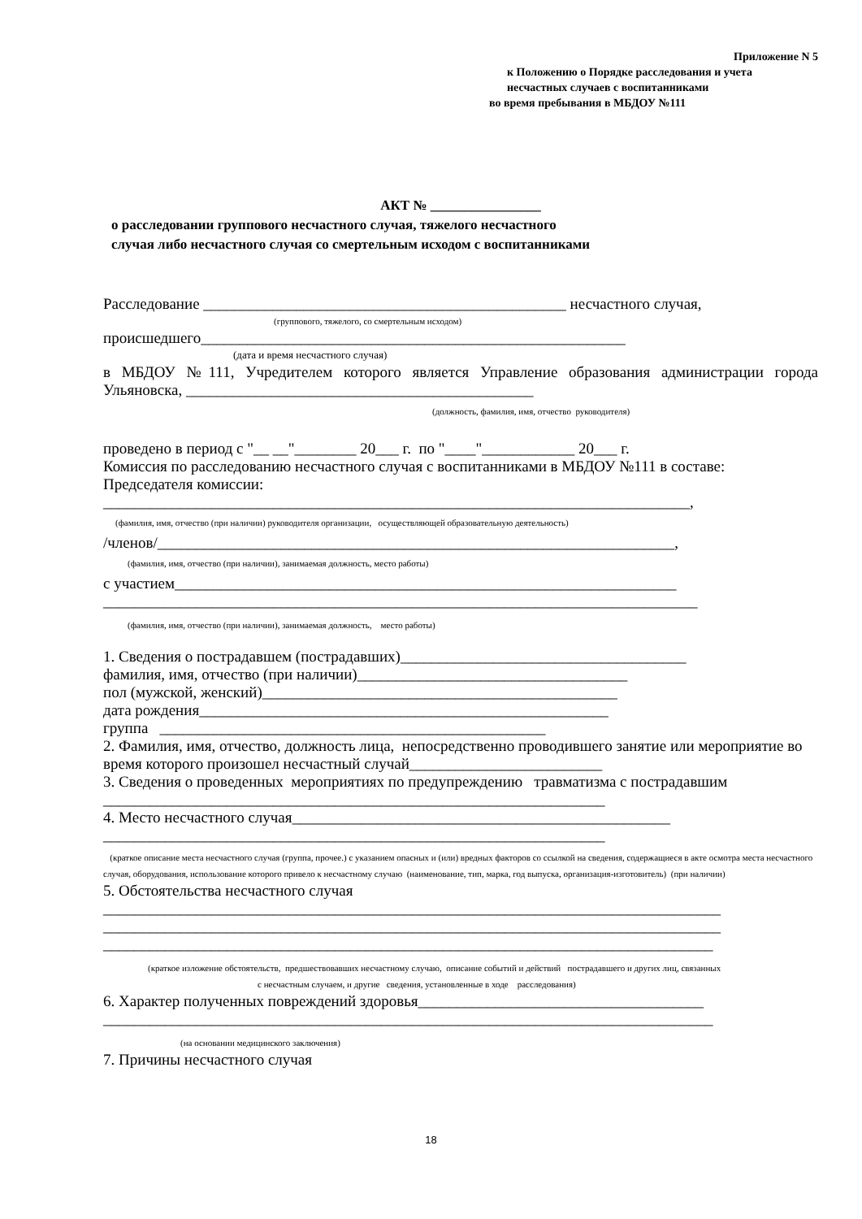Приложение N 5
к Положению о Порядке расследования и учета
несчастных случаев с воспитанниками
во время пребывания в МБДОУ №111
АКТ № ________________
о расследовании группового несчастного случая, тяжелого несчастного
случая либо несчастного случая со смертельным исходом с воспитанниками
Расследование _______________________________________________ несчастного случая,
(группового, тяжелого, со смертельным исходом)
происшедшего_______________________________________________________
(дата и время несчастного случая)
в МБДОУ №111, Учредителем которого является Управление образования администрации города Ульяновска, _____________________________________________
(должность, фамилия, имя, отчество руководителя)
проведено в период с "__ __"________ 20___ г. по "____"____________ 20___ г.
Комиссия по расследованию несчастного случая с воспитанниками в МБДОУ №111 в составе:
Председателя комиссии:
____________________________________________________________________________,
(фамилия, имя, отчество (при наличии) руководителя организации, осуществляющей образовательную деятельность)
/членов/___________________________________________________________________,
(фамилия, имя, отчество (при наличии), занимаемая должность, место работы)
с участием_________________________________________________________________
_____________________________________________________________________________
(фамилия, имя, отчество (при наличии), занимаемая должность, место работы)
1. Сведения о пострадавшем (пострадавших)_____________________________________
фамилия, имя, отчество (при наличии)___________________________________
пол (мужской, женский)______________________________________________
дата рождения_____________________________________________________
группа __________________________________________________
2. Фамилия, имя, отчество, должность лица, непосредственно проводившего занятие или мероприятие во время которого произошел несчастный случай_________________________
3. Сведения о проведенных мероприятиях по предупреждению травматизма с пострадавшим
_________________________________________________________________
4. Место несчастного случая_________________________________________________
_________________________________________________________________
(краткое описание места несчастного случая (группа, прочее.) с указанием опасных и (или) вредных факторов со ссылкой на сведения, содержащиеся в акте осмотра места несчастного случая, оборудования, использование которого привело к несчастному случаю (наименование, тип, марка, год выпуска, организация-изготовитель) (при наличии)
5. Обстоятельства несчастного случая
________________________________________________________________________________
________________________________________________________________________________
_______________________________________________________________________________
(краткое изложение обстоятельств, предшествовавших несчастному случаю, описание событий и действий пострадавшего и других лиц, связанных
с несчастным случаем, и другие сведения, установленные в ходе расследования)
6. Характер полученных повреждений здоровья_____________________________________
_______________________________________________________________________________
(на основании медицинского заключения)
7. Причины несчастного случая
18